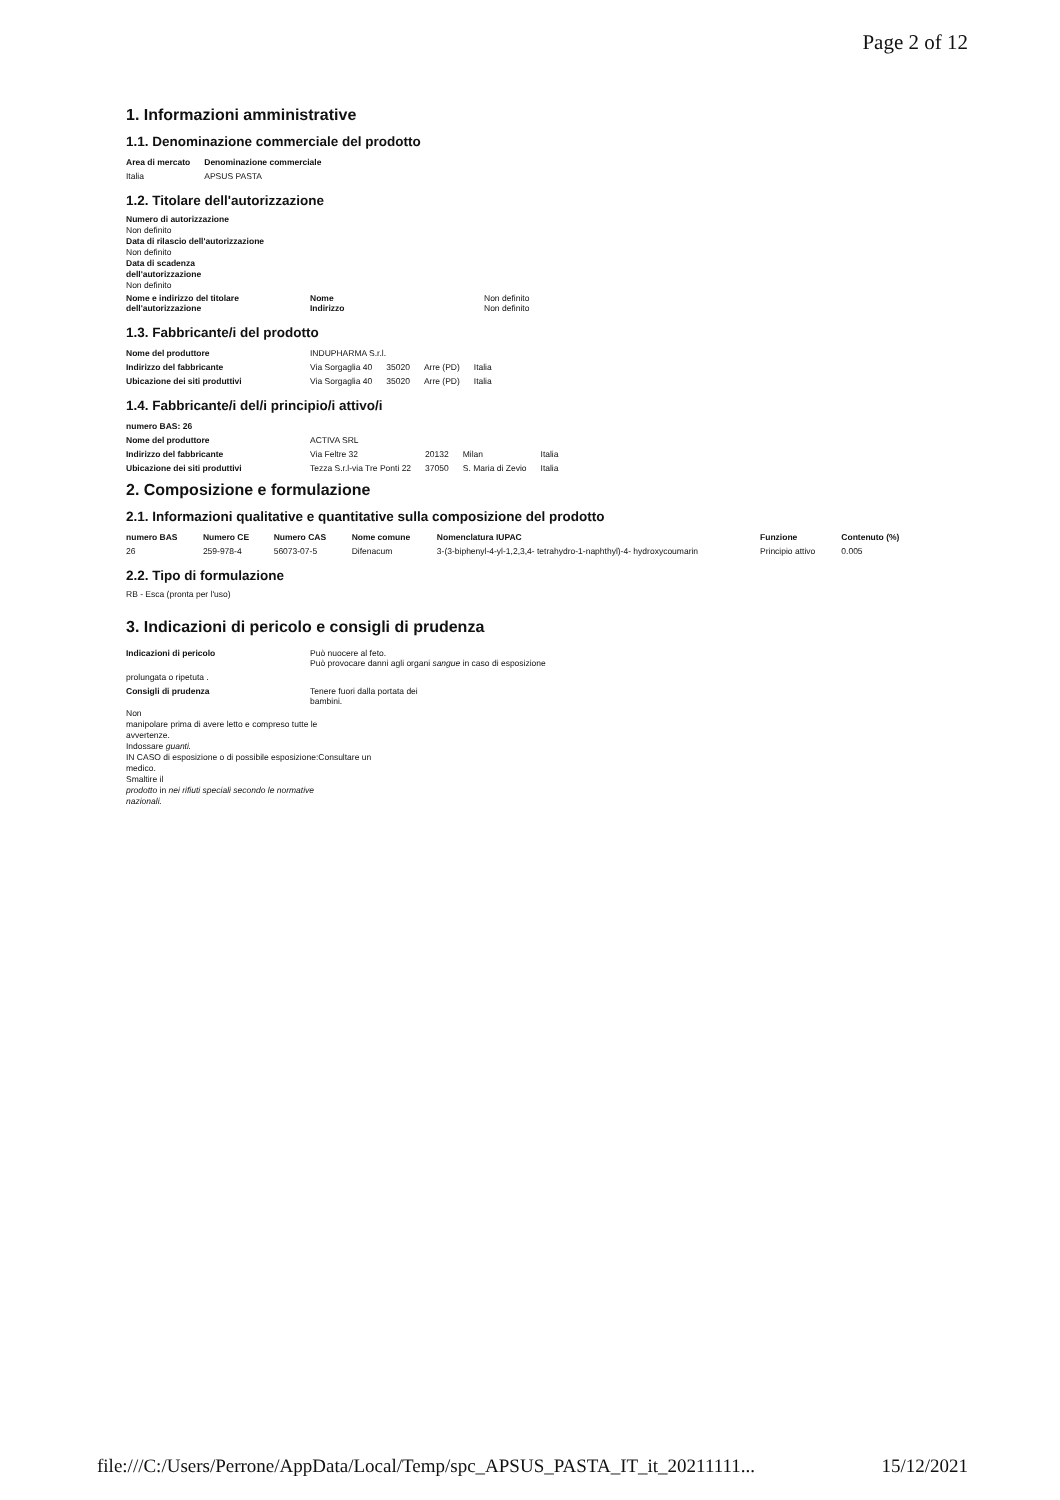Page 2 of 12
1. Informazioni amministrative
1.1. Denominazione commerciale del prodotto
| Area di mercato | Denominazione commerciale |
| --- | --- |
| Italia | APSUS PASTA |
1.2. Titolare dell'autorizzazione
Numero di autorizzazione
Non definito
Data di rilascio dell'autorizzazione
Non definito
Data di scadenza
dell'autorizzazione
Non definito
| Nome e indirizzo del titolare dell'autorizzazione | Nome Indirizzo | Non definito Non definito |
1.3. Fabbricante/i del prodotto
| Nome del produttore | INDUPHARMA S.r.l. | | | |
| Indirizzo del fabbricante | Via Sorgaglia 40 | 35020 | Arre (PD) | Italia |
| Ubicazione dei siti produttivi | Via Sorgaglia 40 | 35020 | Arre (PD) | Italia |
1.4. Fabbricante/i del/i principio/i attivo/i
| numero BAS: 26 | | | | | |
| --- | --- | --- | --- | --- | --- |
| Nome del produttore | ACTIVA SRL | | | | |
| Indirizzo del fabbricante | Via Feltre 32 | 20132 | Milan | Italia | |
| Ubicazione dei siti produttivi | Tezza S.r.l-via Tre Ponti 22 | 37050 | S. Maria di Zevio | Italia | |
2. Composizione e formulazione
2.1. Informazioni qualitative e quantitative sulla composizione del prodotto
| numero BAS | Numero CE | Numero CAS | Nome comune | Nomenclatura IUPAC | Funzione | Contenuto (%) |
| --- | --- | --- | --- | --- | --- | --- |
| 26 | 259-978-4 | 56073-07-5 | Difenacum | 3-(3-biphenyl-4-yl-1,2,3,4- tetrahydro-1-naphthyl)-4- hydroxycoumarin | Principio attivo | 0.005 |
2.2. Tipo di formulazione
RB - Esca (pronta per l'uso)
3. Indicazioni di pericolo e consigli di prudenza
| Indicazioni di pericolo | Può nuocere al feto. Può provocare danni agli organi sangue in caso di esposizione |
| prolungata o ripetuta . | |
| Consigli di prudenza | Tenere fuori dalla portata dei bambini. |
Non
manipolare prima di avere letto e compreso tutte le
avvertenze.
Indossare guanti.
IN CASO di esposizione o di possibile esposizione:Consultare un
medico.
Smaltire il
prodotto in nei rifiuti speciali secondo le normative
nazionali.
file:///C:/Users/Perrone/AppData/Local/Temp/spc_APSUS_PASTA_IT_it_20211111... 15/12/2021